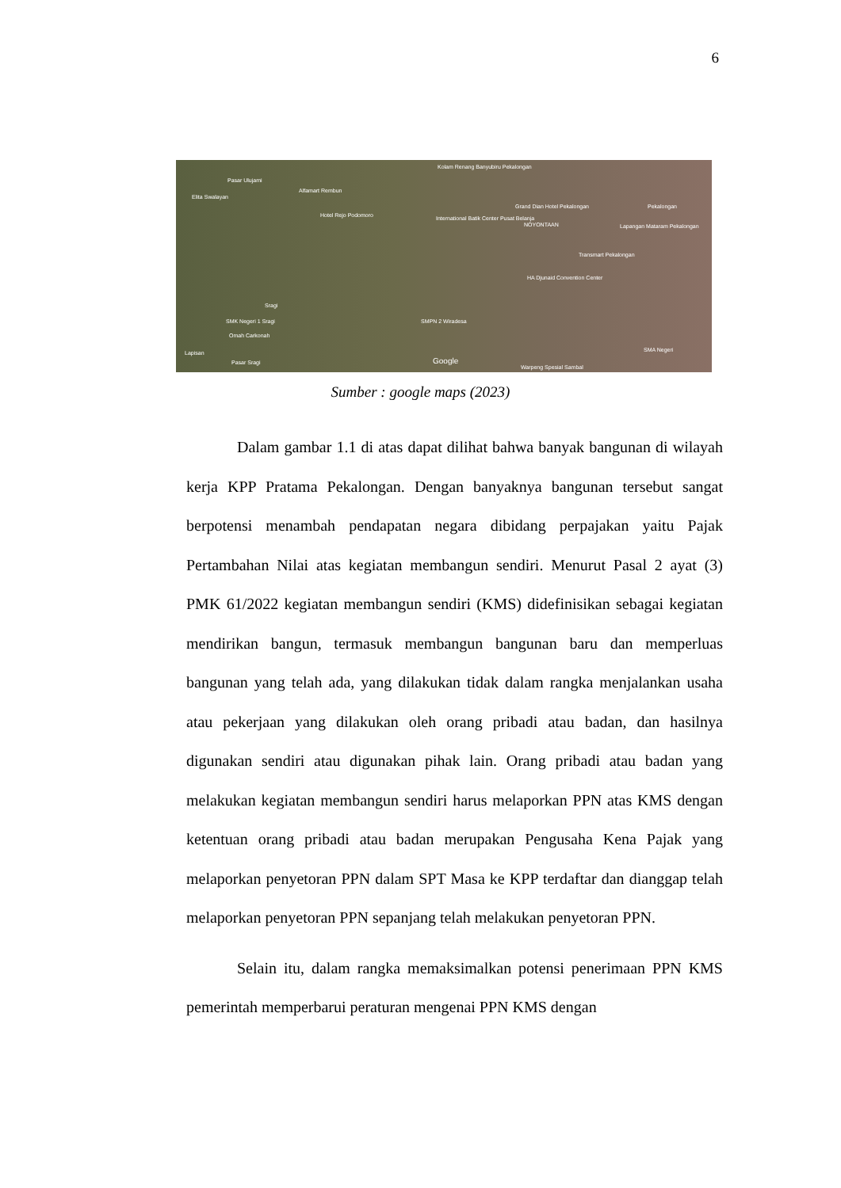6
Pasar Ulujami
Elita Swalayan
Alfamart Rembun
Hotel Rejo Podomoro
Kolam Renang Banyubiru Pekalongan
International Batik Center Pusat Belanja
Grand Dian Hotel Pekalongan
NOYONTAAN
Pekalongan
Lapangan Mataram Pekalongan
Transmart Pekalongan
HA Djunaid Convention Center
Sragi
SMK Negeri 1 Sragi
Omah Carkonah
SMPN 2 Wiradesa
Pasar Sragi Google
SMA Negeri Lapisan
Warpeng Spesial Sambal
Sumber : google maps (2023)
Dalam gambar 1.1 di atas dapat dilihat bahwa banyak bangunan di wilayah kerja KPP Pratama Pekalongan. Dengan banyaknya bangunan tersebut sangat berpotensi menambah pendapatan negara dibidang perpajakan yaitu Pajak Pertambahan Nilai atas kegiatan membangun sendiri. Menurut Pasal 2 ayat (3) PMK 61/2022 kegiatan membangun sendiri (KMS) didefinisikan sebagai kegiatan mendirikan bangun, termasuk membangun bangunan baru dan memperluas bangunan yang telah ada, yang dilakukan tidak dalam rangka menjalankan usaha atau pekerjaan yang dilakukan oleh orang pribadi atau badan, dan hasilnya digunakan sendiri atau digunakan pihak lain. Orang pribadi atau badan yang melakukan kegiatan membangun sendiri harus melaporkan PPN atas KMS dengan ketentuan orang pribadi atau badan merupakan Pengusaha Kena Pajak yang melaporkan penyetoran PPN dalam SPT Masa ke KPP terdaftar dan dianggap telah melaporkan penyetoran PPN sepanjang telah melakukan penyetoran PPN.
Selain itu, dalam rangka memaksimalkan potensi penerimaan PPN KMS pemerintah memperbarui peraturan mengenai PPN KMS dengan